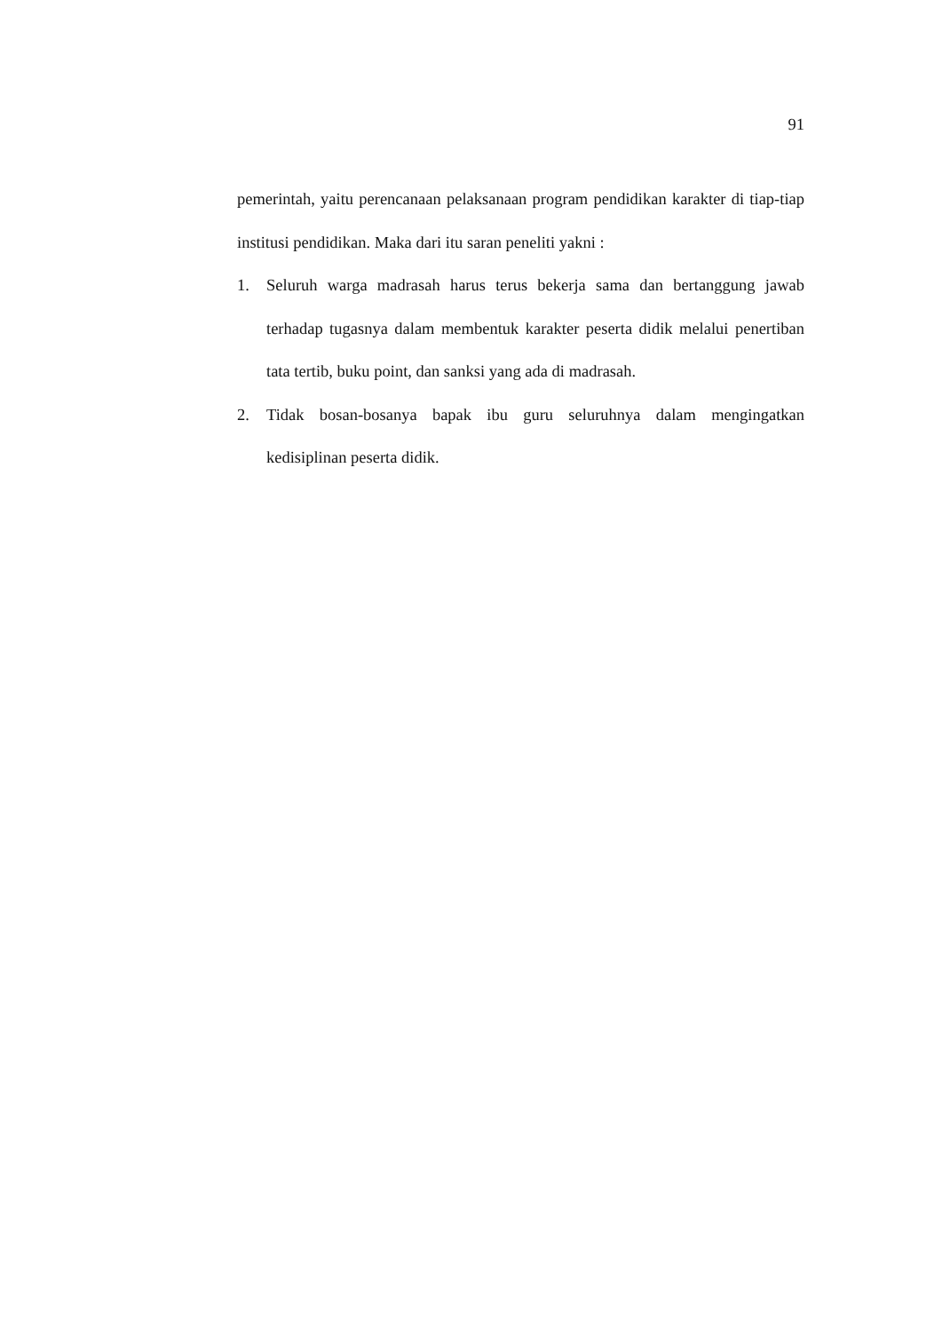91
pemerintah, yaitu perencanaan pelaksanaan program pendidikan karakter di tiap-tiap institusi pendidikan. Maka dari itu saran peneliti yakni :
1. Seluruh warga madrasah harus terus bekerja sama dan bertanggung jawab terhadap tugasnya dalam membentuk karakter peserta didik melalui penertiban tata tertib, buku point, dan sanksi yang ada di madrasah.
2. Tidak bosan-bosanya bapak ibu guru seluruhnya dalam mengingatkan kedisiplinan peserta didik.